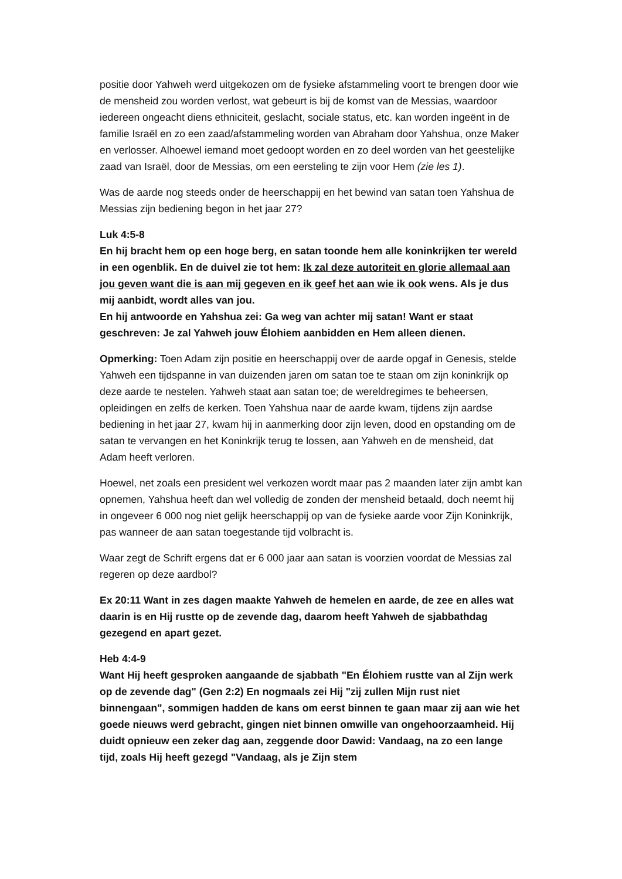positie door Yahweh werd uitgekozen om de fysieke afstammeling voort te brengen door wie de mensheid zou worden verlost, wat gebeurt is bij de komst van de Messias, waardoor iedereen ongeacht diens ethniciteit, geslacht, sociale status, etc. kan worden ingeënt in de familie Israël en zo een zaad/afstammeling worden van Abraham door Yahshua, onze Maker en verlosser. Alhoewel iemand moet gedoopt worden en zo deel worden van het geestelijke zaad van Israël, door de Messias, om een eersteling te zijn voor Hem (zie les 1).
Was de aarde nog steeds onder de heerschappij en het bewind van satan toen Yahshua de Messias zijn bediening begon in het jaar 27?
Luk 4:5-8
En hij bracht hem op een hoge berg, en satan toonde hem alle koninkrijken ter wereld in een ogenblik. En de duivel zie tot hem: Ik zal deze autoriteit en glorie allemaal aan jou geven want die is aan mij gegeven en ik geef het aan wie ik ook wens. Als je dus mij aanbidt, wordt alles van jou.
En hij antwoorde en Yahshua zei: Ga weg van achter mij satan! Want er staat geschreven: Je zal Yahweh jouw Élohiem aanbidden en Hem alleen dienen.
Opmerking: Toen Adam zijn positie en heerschappij over de aarde opgaf in Genesis, stelde Yahweh een tijdspanne in van duizenden jaren om satan toe te staan om zijn koninkrijk op deze aarde te nestelen. Yahweh staat aan satan toe; de wereldregimes te beheersen, opleidingen en zelfs de kerken. Toen Yahshua naar de aarde kwam, tijdens zijn aardse bediening in het jaar 27, kwam hij in aanmerking door zijn leven, dood en opstanding om de satan te vervangen en het Koninkrijk terug te lossen, aan Yahweh en de mensheid, dat Adam heeft verloren.
Hoewel, net zoals een president wel verkozen wordt maar pas 2 maanden later zijn ambt kan opnemen, Yahshua heeft dan wel volledig de zonden der mensheid betaald, doch neemt hij in ongeveer 6 000 nog niet gelijk heerschappij op van de fysieke aarde voor Zijn Koninkrijk, pas wanneer de aan satan toegestande tijd volbracht is.
Waar zegt de Schrift ergens dat er 6 000 jaar aan satan is voorzien voordat de Messias zal regeren op deze aardbol?
Ex 20:11 Want in zes dagen maakte Yahweh de hemelen en aarde, de zee en alles wat daarin is en Hij rustte op de zevende dag, daarom heeft Yahweh de sjabbathdag gezegend en apart gezet.
Heb 4:4-9
Want Hij heeft gesproken aangaande de sjabbath "En Élohiem rustte van al Zijn werk op de zevende dag" (Gen 2:2) En nogmaals zei Hij "zij zullen Mijn rust niet binnengaan", sommigen hadden de kans om eerst binnen te gaan maar zij aan wie het goede nieuws werd gebracht, gingen niet binnen omwille van ongehoorzaamheid. Hij duidt opnieuw een zeker dag aan, zeggende door Dawid: Vandaag, na zo een lange tijd, zoals Hij heeft gezegd "Vandaag, als je Zijn stem